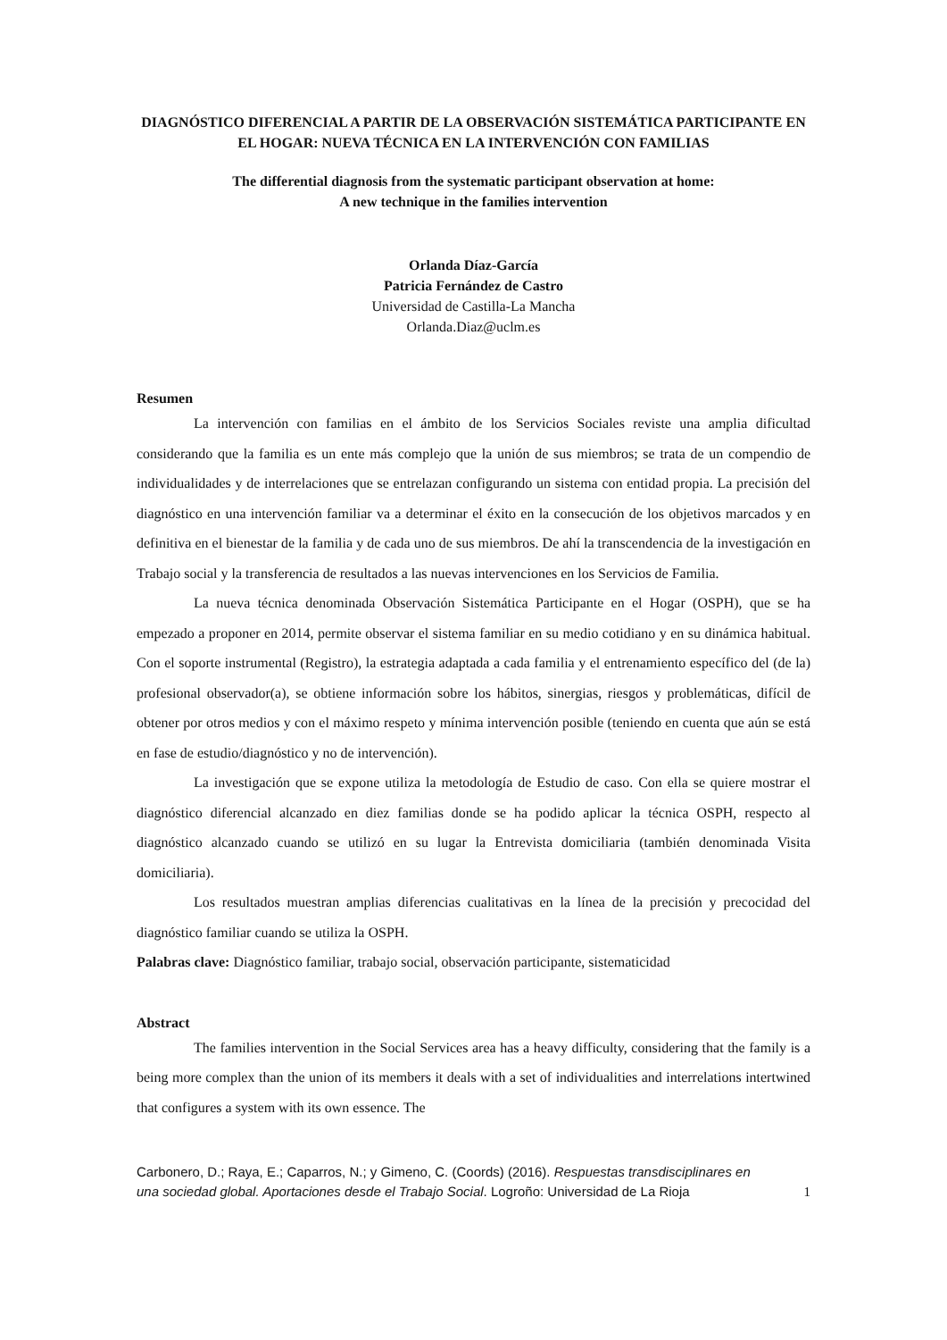DIAGNÓSTICO DIFERENCIAL A PARTIR DE LA OBSERVACIÓN SISTEMÁTICA PARTICIPANTE EN EL HOGAR: NUEVA TÉCNICA EN LA INTERVENCIÓN CON FAMILIAS
The differential diagnosis from the systematic participant observation at home:
A new technique in the families intervention
Orlanda Díaz-García
Patricia Fernández de Castro
Universidad de Castilla-La Mancha
Orlanda.Diaz@uclm.es
Resumen
La intervención con familias en el ámbito de los Servicios Sociales reviste una amplia dificultad considerando que la familia es un ente más complejo que la unión de sus miembros; se trata de un compendio de individualidades y de interrelaciones que se entrelazan configurando un sistema con entidad propia. La precisión del diagnóstico en una intervención familiar va a determinar el éxito en la consecución de los objetivos marcados y en definitiva en el bienestar de la familia y de cada uno de sus miembros. De ahí la transcendencia de la investigación en Trabajo social y la transferencia de resultados a las nuevas intervenciones en los Servicios de Familia.
La nueva técnica denominada Observación Sistemática Participante en el Hogar (OSPH), que se ha empezado a proponer en 2014, permite observar el sistema familiar en su medio cotidiano y en su dinámica habitual. Con el soporte instrumental (Registro), la estrategia adaptada a cada familia y el entrenamiento específico del (de la) profesional observador(a), se obtiene información sobre los hábitos, sinergias, riesgos y problemáticas, difícil de obtener por otros medios y con el máximo respeto y mínima intervención posible (teniendo en cuenta que aún se está en fase de estudio/diagnóstico y no de intervención).
La investigación que se expone utiliza la metodología de Estudio de caso. Con ella se quiere mostrar el diagnóstico diferencial alcanzado en diez familias donde se ha podido aplicar la técnica OSPH, respecto al diagnóstico alcanzado cuando se utilizó en su lugar la Entrevista domiciliaria (también denominada Visita domiciliaria).
Los resultados muestran amplias diferencias cualitativas en la línea de la precisión y precocidad del diagnóstico familiar cuando se utiliza la OSPH.
Palabras clave: Diagnóstico familiar, trabajo social, observación participante, sistematicidad
Abstract
The families intervention in the Social Services area has a heavy difficulty, considering that the family is a being more complex than the union of its members it deals with a set of individualities and interrelations intertwined that configures a system with its own essence. The
Carbonero, D.; Raya, E.; Caparros, N.; y Gimeno, C. (Coords) (2016). Respuestas transdisciplinares en una sociedad global. Aportaciones desde el Trabajo Social. Logroño: Universidad de La Rioja
1